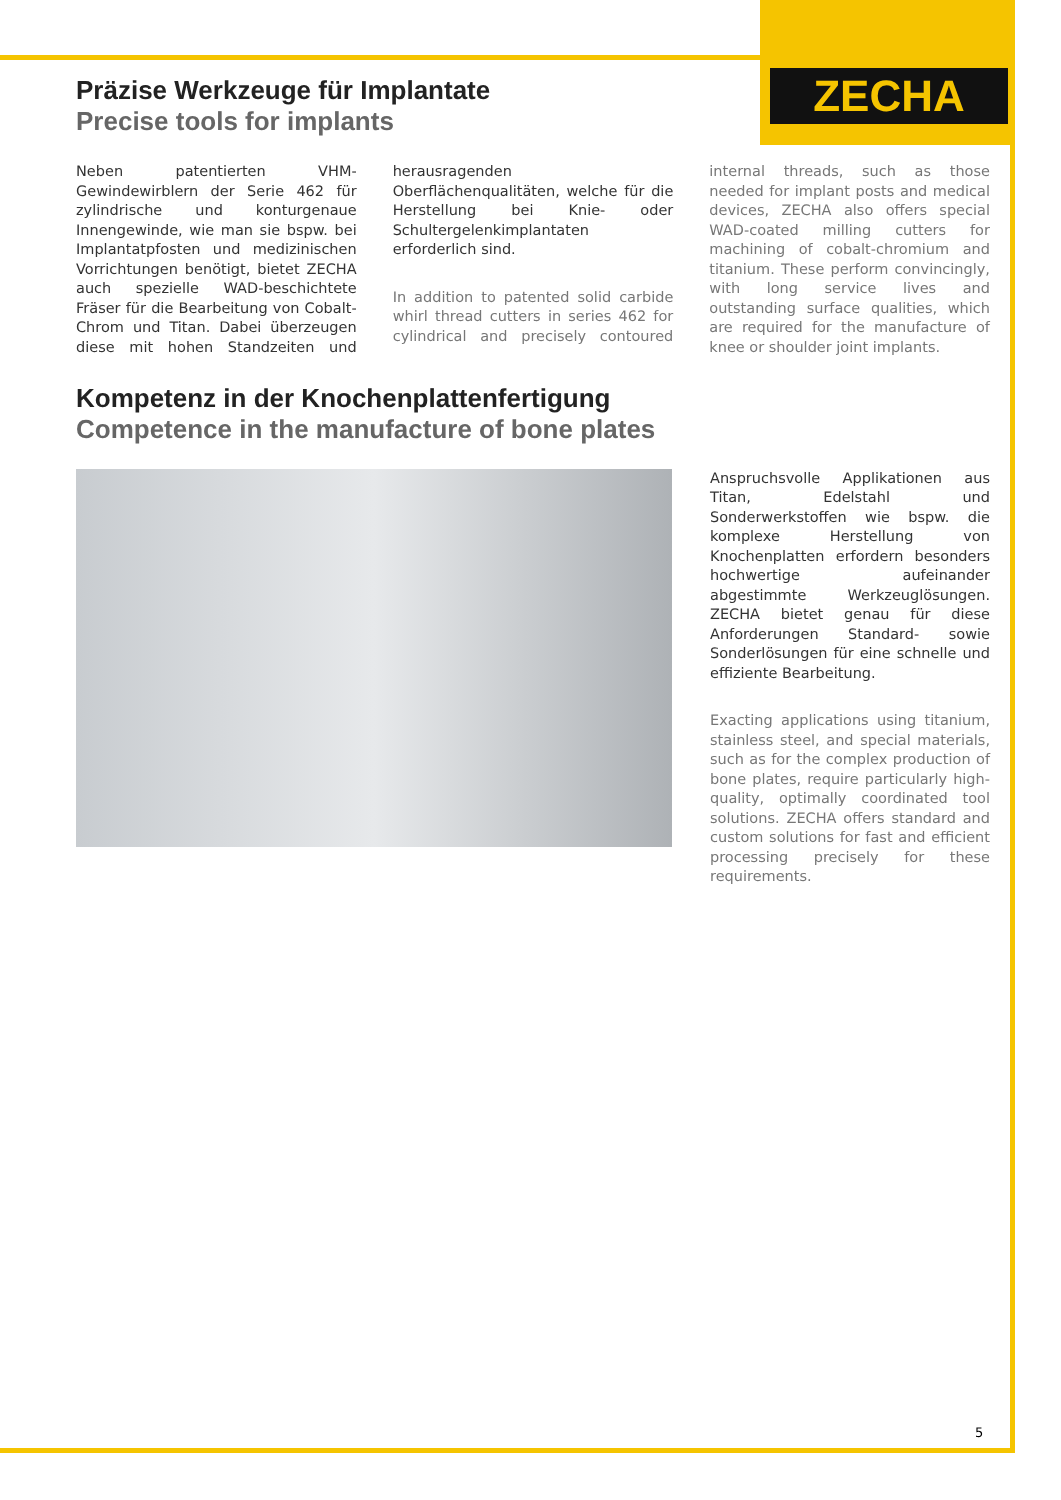ZECHA
Präzise Werkzeuge für Implantate
Precise tools for implants
Neben patentierten VHM-Gewindewirblern der Serie 462 für zylindrische und konturgenaue Innengewinde, wie man sie bspw. bei Implantatpfosten und medizinischen Vorrichtungen benötigt, bietet ZECHA auch spezielle WAD-beschichtete Fräser für die Bearbeitung von Cobalt-Chrom und Titan. Dabei überzeugen diese mit hohen Standzeiten und herausragenden Oberflächenqualitäten, welche für die Herstellung bei Knie- oder Schultergelenkimplantaten erforderlich sind.
In addition to patented solid carbide whirl thread cutters in series 462 for cylindrical and precisely contoured internal threads, such as those needed for implant posts and medical devices, ZECHA also offers special WAD-coated milling cutters for machining of cobalt-chromium and titanium. These perform convincingly, with long service lives and outstanding surface qualities, which are required for the manufacture of knee or shoulder joint implants.
Kompetenz in der Knochenplattenfertigung
Competence in the manufacture of bone plates
Anspruchsvolle Applikationen aus Titan, Edelstahl und Sonderwerkstoffen wie bspw. die komplexe Herstellung von Knochenplatten erfordern besonders hochwertige aufeinander abgestimmte Werkzeuglösungen. ZECHA bietet genau für diese Anforderungen Standard- sowie Sonderlösungen für eine schnelle und effiziente Bearbeitung.
Exacting applications using titanium, stainless steel, and special materials, such as for the complex production of bone plates, require particularly high-quality, optimally coordinated tool solutions. ZECHA offers standard and custom solutions for fast and efficient processing precisely for these requirements.
5